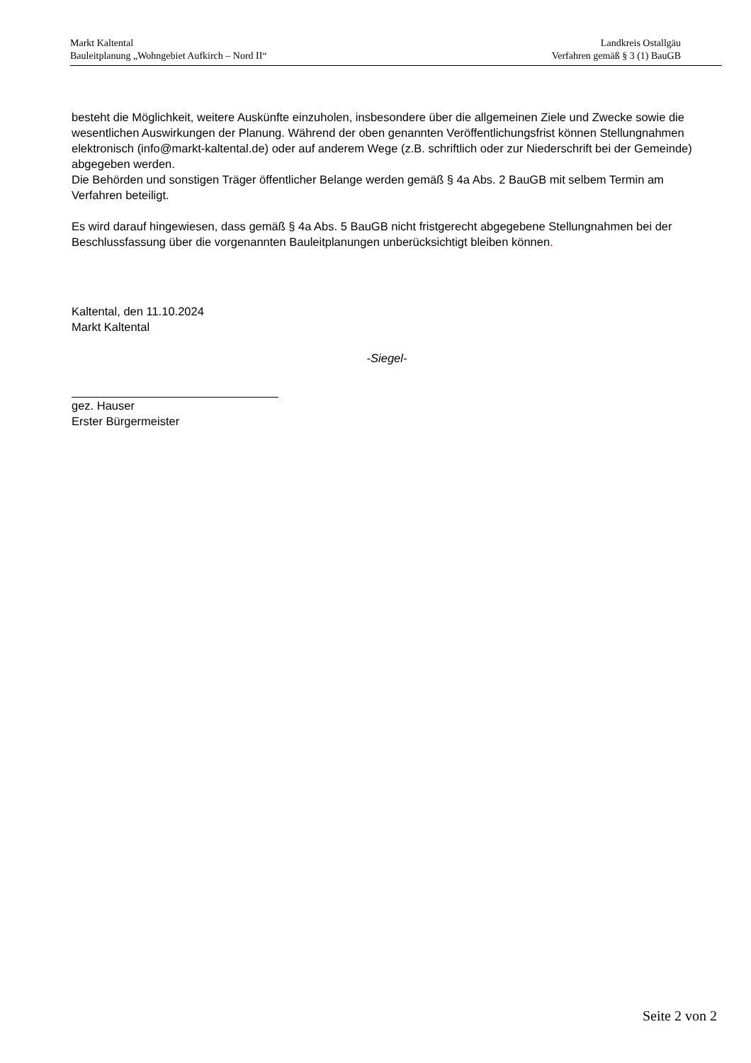Markt Kaltental
Bauleitplanung „Wohngebiet Aufkirch – Nord II“
Landkreis Ostallgäu
Verfahren gemäß § 3 (1) BauGB
besteht die Möglichkeit, weitere Auskünfte einzuholen, insbesondere über die allgemeinen Ziele und Zwecke sowie die wesentlichen Auswirkungen der Planung. Während der oben genannten Veröffentlichungsfrist können Stellungnahmen elektronisch (info@markt-kaltental.de) oder auf anderem Wege (z.B. schriftlich oder zur Niederschrift bei der Gemeinde) abgegeben werden.
Die Behörden und sonstigen Träger öffentlicher Belange werden gemäß § 4a Abs. 2 BauGB mit selbem Termin am Verfahren beteiligt.
Es wird darauf hingewiesen, dass gemäß § 4a Abs. 5 BauGB nicht fristgerecht abgegebene Stellungnahmen bei der Beschlussfassung über die vorgenannten Bauleitplanungen unberücksichtigt bleiben können.
Kaltental, den 11.10.2024
Markt Kaltental
-Siegel-
gez. Hauser
Erster Bürgermeister
Seite 2 von 2